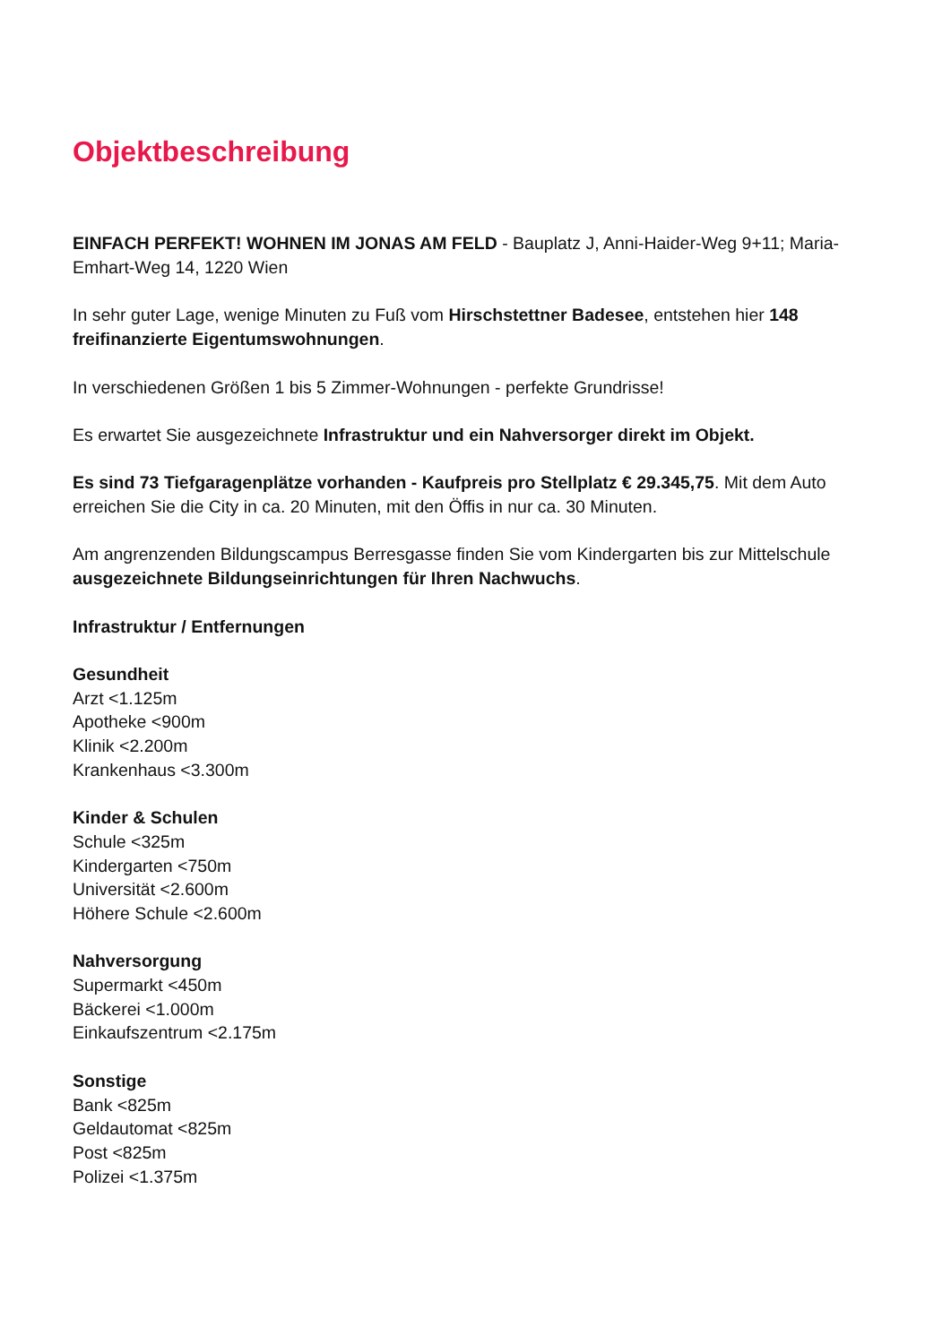Objektbeschreibung
EINFACH PERFEKT! WOHNEN IM JONAS AM FELD - Bauplatz J, Anni-Haider-Weg 9+11; Maria-Emhart-Weg 14, 1220 Wien
In sehr guter Lage, wenige Minuten zu Fuß vom Hirschstettner Badesee, entstehen hier 148 freifinanzierte Eigentumswohnungen.
In verschiedenen Größen 1 bis 5 Zimmer-Wohnungen - perfekte Grundrisse!
Es erwartet Sie ausgezeichnete Infrastruktur und ein Nahversorger direkt im Objekt.
Es sind 73 Tiefgaragenplätze vorhanden - Kaufpreis pro Stellplatz € 29.345,75. Mit dem Auto erreichen Sie die City in ca. 20 Minuten, mit den Öffis in nur ca. 30 Minuten.
Am angrenzenden Bildungscampus Berresgasse finden Sie vom Kindergarten bis zur Mittelschule ausgezeichnete Bildungseinrichtungen für Ihren Nachwuchs.
Infrastruktur / Entfernungen
Gesundheit
Arzt <1.125m
Apotheke <900m
Klinik <2.200m
Krankenhaus <3.300m
Kinder & Schulen
Schule <325m
Kindergarten <750m
Universität <2.600m
Höhere Schule <2.600m
Nahversorgung
Supermarkt <450m
Bäckerei <1.000m
Einkaufszentrum <2.175m
Sonstige
Bank <825m
Geldautomat <825m
Post <825m
Polizei <1.375m